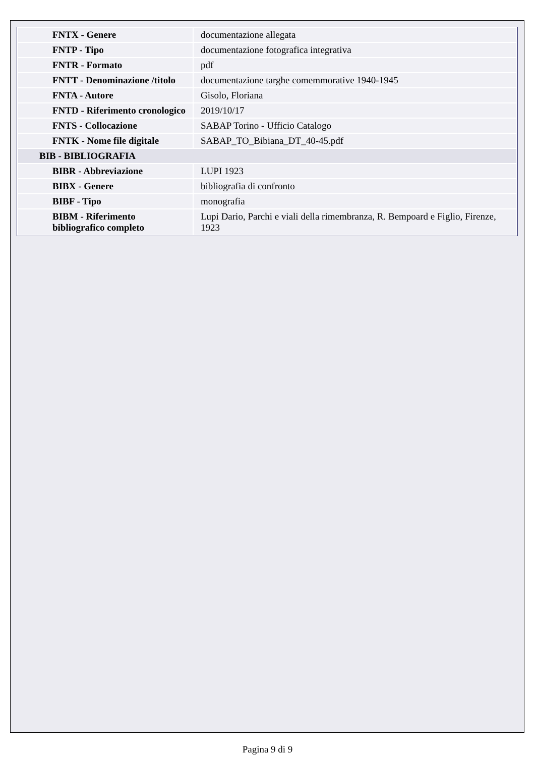| FNTX - Genere | documentazione allegata |
| FNTP - Tipo | documentazione fotografica integrativa |
| FNTR - Formato | pdf |
| FNTT - Denominazione /titolo | documentazione targhe comemmorative 1940-1945 |
| FNTA - Autore | Gisolo, Floriana |
| FNTD - Riferimento cronologico | 2019/10/17 |
| FNTS - Collocazione | SABAP Torino - Ufficio Catalogo |
| FNTK - Nome file digitale | SABAP_TO_Bibiana_DT_40-45.pdf |
| BIB - BIBLIOGRAFIA | |
| BIBR - Abbreviazione | LUPI 1923 |
| BIBX - Genere | bibliografia di confronto |
| BIBF - Tipo | monografia |
| BIBM - Riferimento bibliografico completo | Lupi Dario, Parchi e viali della rimembranza, R. Bempoard e Figlio, Firenze, 1923 |
Pagina 9 di 9